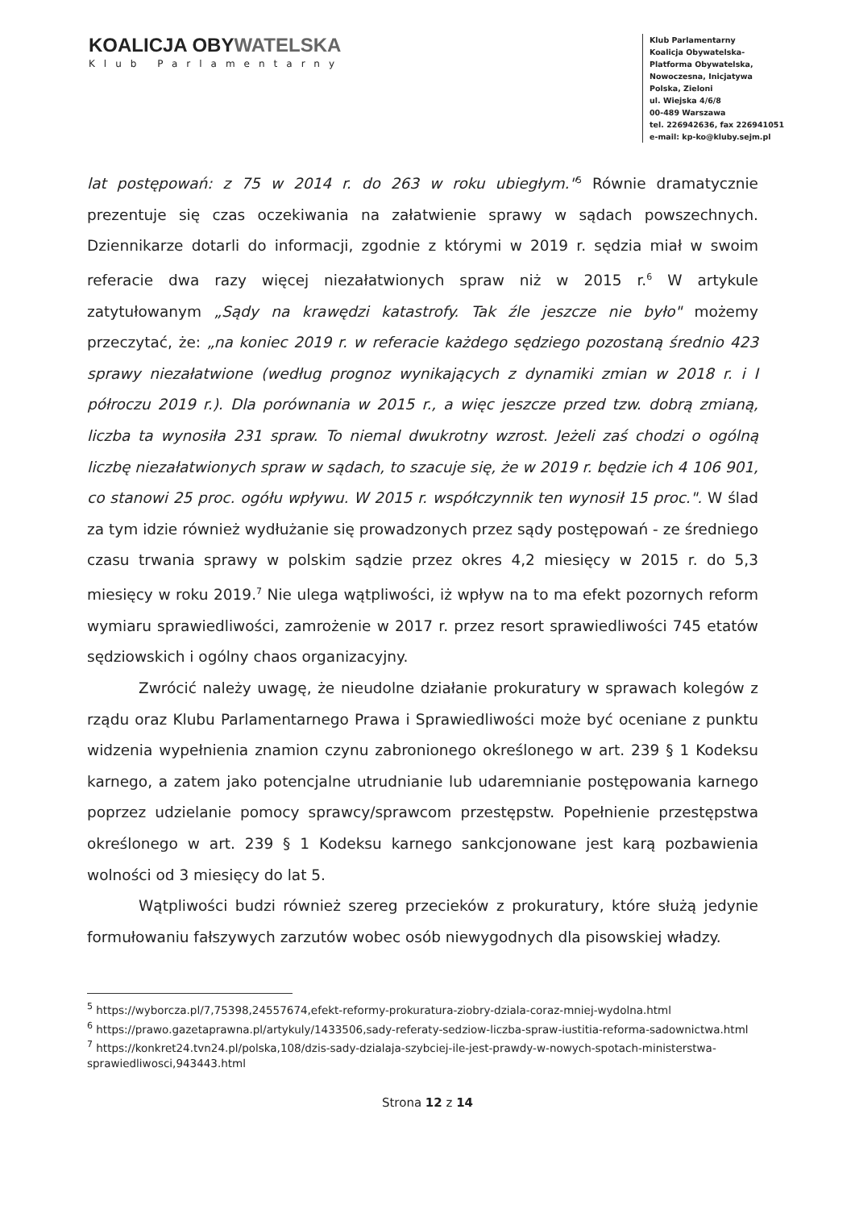KOALICJA OBYWATELSKA
Klub Parlamentarny
Klub Parlamentarny
Koalicja Obywatelska-
Platforma Obywatelska,
Nowoczesna, Inicjatywa
Polska, Zieloni
ul. Wiejska 4/6/8
00-489 Warszawa
tel. 226942636, fax 226941051
e-mail: kp-ko@kluby.sejm.pl
lat postępowań: z 75 w 2014 r. do 263 w roku ubiegłym."<sup>5</sup> Równie dramatycznie prezentuje się czas oczekiwania na załatwienie sprawy w sądach powszechnych. Dziennikarze dotarli do informacji, zgodnie z którymi w 2019 r. sędzia miał w swoim referacie dwa razy więcej niezałatwionych spraw niż w 2015 r.<sup>6</sup> W artykule zatytułowanym „Sądy na krawędzi katastrofy. Tak źle jeszcze nie było" możemy przeczytać, że: „na koniec 2019 r. w referacie każdego sędziego pozostaną średnio 423 sprawy niezałatwione (według prognoz wynikających z dynamiki zmian w 2018 r. i I półroczu 2019 r.). Dla porównania w 2015 r., a więc jeszcze przed tzw. dobrą zmianą, liczba ta wynosiła 231 spraw. To niemal dwukrotny wzrost. Jeżeli zaś chodzi o ogólną liczbę niezałatwionych spraw w sądach, to szacuje się, że w 2019 r. będzie ich 4 106 901, co stanowi 25 proc. ogółu wpływu. W 2015 r. współczynnik ten wynosił 15 proc.". W ślad za tym idzie również wydłużanie się prowadzonych przez sądy postępowań - ze średniego czasu trwania sprawy w polskim sądzie przez okres 4,2 miesięcy w 2015 r. do 5,3 miesięcy w roku 2019.<sup>7</sup> Nie ulega wątpliwości, iż wpływ na to ma efekt pozornych reform wymiaru sprawiedliwości, zamrożenie w 2017 r. przez resort sprawiedliwości 745 etatów sędziowskich i ogólny chaos organizacyjny.
Zwrócić należy uwagę, że nieudolne działanie prokuratury w sprawach kolegów z rządu oraz Klubu Parlamentarnego Prawa i Sprawiedliwości może być oceniane z punktu widzenia wypełnienia znamion czynu zabronionego określonego w art. 239 § 1 Kodeksu karnego, a zatem jako potencjalne utrudnianie lub udaremnianie postępowania karnego poprzez udzielanie pomocy sprawcy/sprawcom przestępstw. Popełnienie przestępstwa określonego w art. 239 § 1 Kodeksu karnego sankcjonowane jest karą pozbawienia wolności od 3 miesięcy do lat 5.
Wątpliwości budzi również szereg przecieków z prokuratury, które służą jedynie formułowaniu fałszywych zarzutów wobec osób niewygodnych dla pisowskiej władzy.
<sup>5</sup> https://wyborcza.pl/7,75398,24557674,efekt-reformy-prokuratura-ziobry-dziala-coraz-mniej-wydolna.html
<sup>6</sup> https://prawo.gazetaprawna.pl/artykuly/1433506,sady-referaty-sedziow-liczba-spraw-iustitia-reforma-sadownictwa.html
<sup>7</sup> https://konkret24.tvn24.pl/polska,108/dzis-sady-dzialaja-szybciej-ile-jest-prawdy-w-nowych-spotach-ministerstwa-sprawiedliwosci,943443.html
Strona 12 z 14